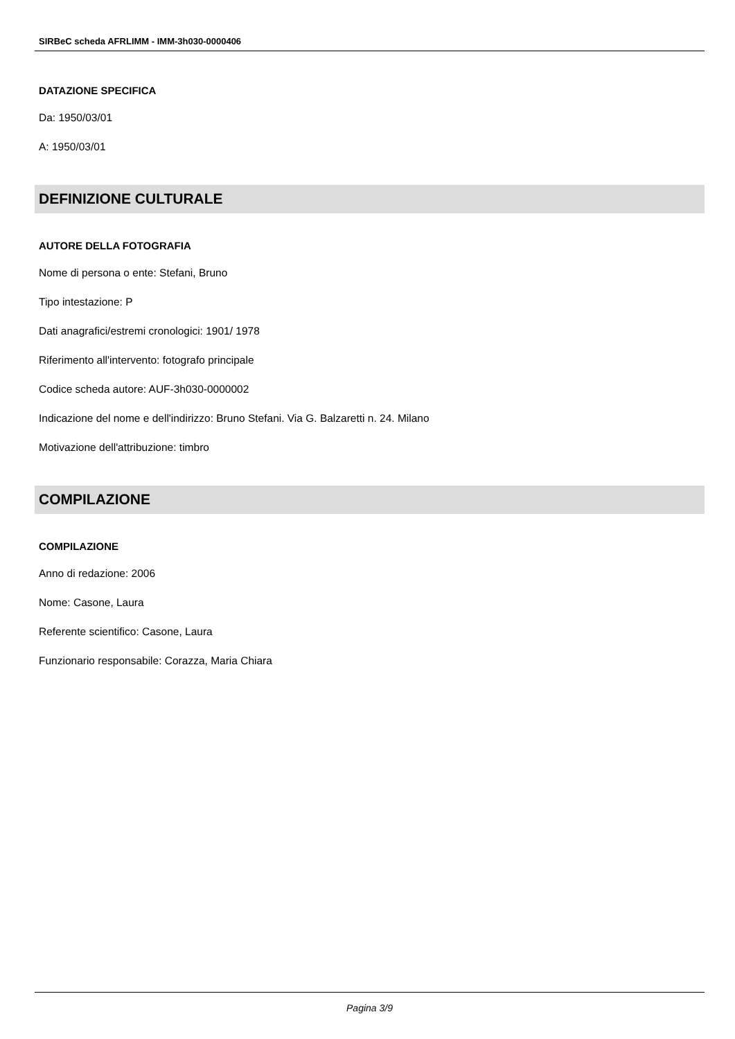SIRBeC scheda AFRLIMM - IMM-3h030-0000406
DATAZIONE SPECIFICA
Da: 1950/03/01
A: 1950/03/01
DEFINIZIONE CULTURALE
AUTORE DELLA FOTOGRAFIA
Nome di persona o ente: Stefani, Bruno
Tipo intestazione: P
Dati anagrafici/estremi cronologici: 1901/ 1978
Riferimento all'intervento: fotografo principale
Codice scheda autore: AUF-3h030-0000002
Indicazione del nome e dell'indirizzo: Bruno Stefani. Via G. Balzaretti n. 24. Milano
Motivazione dell'attribuzione: timbro
COMPILAZIONE
COMPILAZIONE
Anno di redazione: 2006
Nome: Casone, Laura
Referente scientifico: Casone, Laura
Funzionario responsabile: Corazza, Maria Chiara
Pagina 3/9